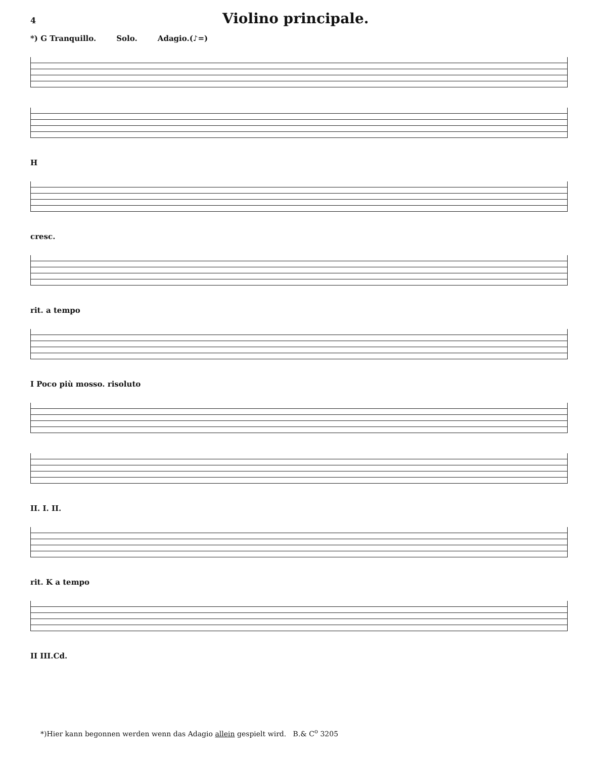4
Violino principale.
*) G Tranquillo. Solo. Adagio.(♪=)
H
cresc.
rit. a tempo
I Poco più mosso. risoluto
II. I. II.
rit. K a tempo
II III.Cd.
*)Hier kann begonnen werden wenn das Adagio allein gespielt wird. B.& C<sup>o</sup> 3205